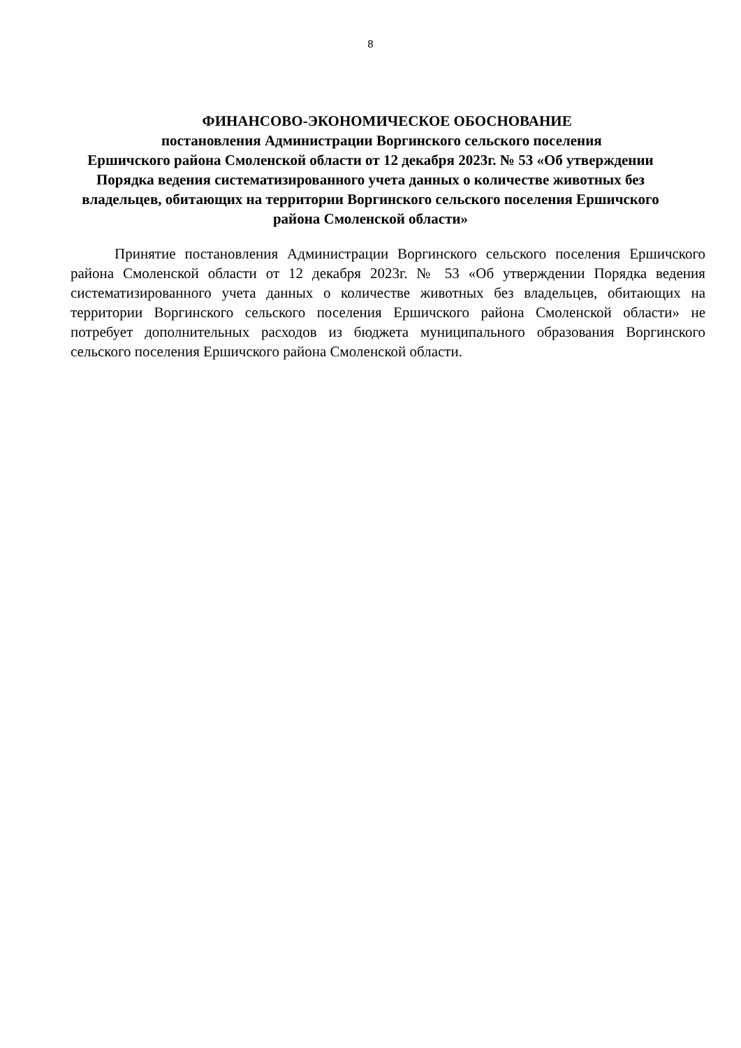8
ФИНАНСОВО-ЭКОНОМИЧЕСКОЕ ОБОСНОВАНИЕ
постановления Администрации Воргинского сельского поселения
Ершичского района Смоленской области от 12 декабря 2023г. № 53 «Об утверждении Порядка ведения систематизированного учета данных о количестве животных без владельцев, обитающих на территории Воргинского сельского поселения Ершичского района Смоленской области»
Принятие постановления Администрации Воргинского сельского поселения Ершичского района Смоленской области от 12 декабря 2023г. № 53 «Об утверждении Порядка ведения систематизированного учета данных о количестве животных без владельцев, обитающих на территории Воргинского сельского поселения Ершичского района Смоленской области» не потребует дополнительных расходов из бюджета муниципального образования Воргинского сельского поселения Ершичского района Смоленской области.